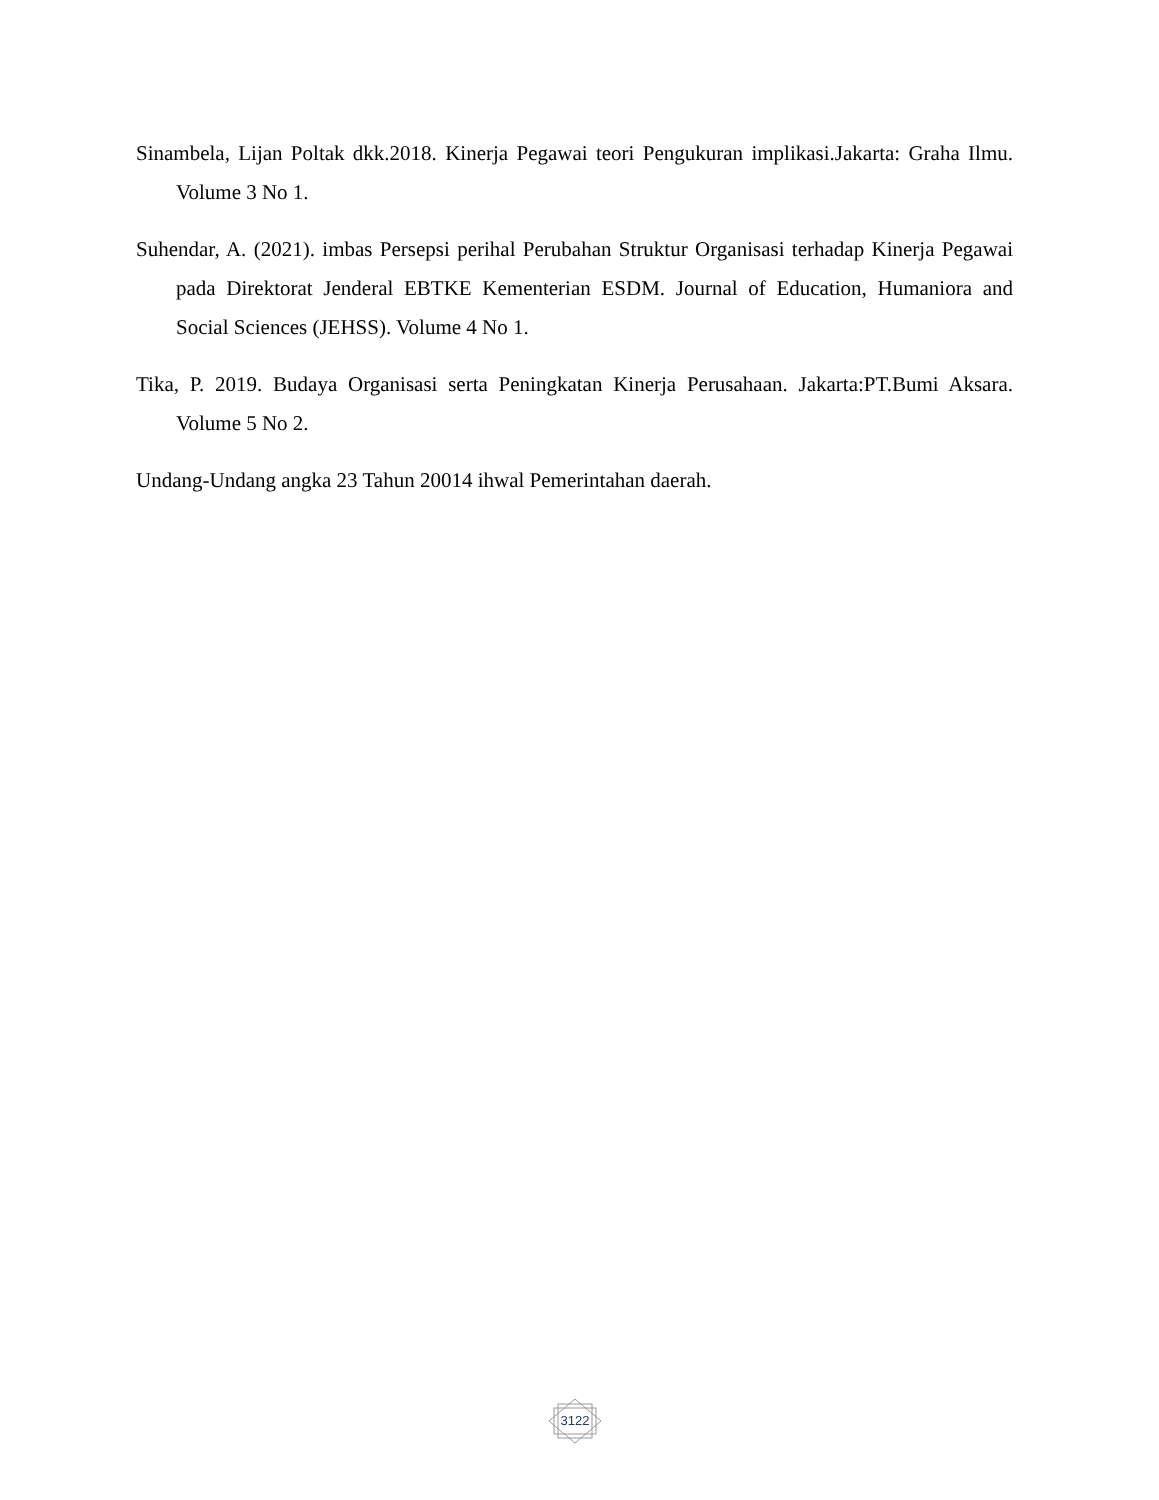Sinambela, Lijan Poltak dkk.2018. Kinerja Pegawai teori Pengukuran implikasi.Jakarta: Graha Ilmu. Volume 3 No 1.
Suhendar, A. (2021). imbas Persepsi perihal Perubahan Struktur Organisasi terhadap Kinerja Pegawai pada Direktorat Jenderal EBTKE Kementerian ESDM. Journal of Education, Humaniora and Social Sciences (JEHSS). Volume 4 No 1.
Tika, P. 2019. Budaya Organisasi serta Peningkatan Kinerja Perusahaan. Jakarta:PT.Bumi Aksara. Volume 5 No 2.
Undang-Undang angka 23 Tahun 20014 ihwal Pemerintahan daerah.
3122